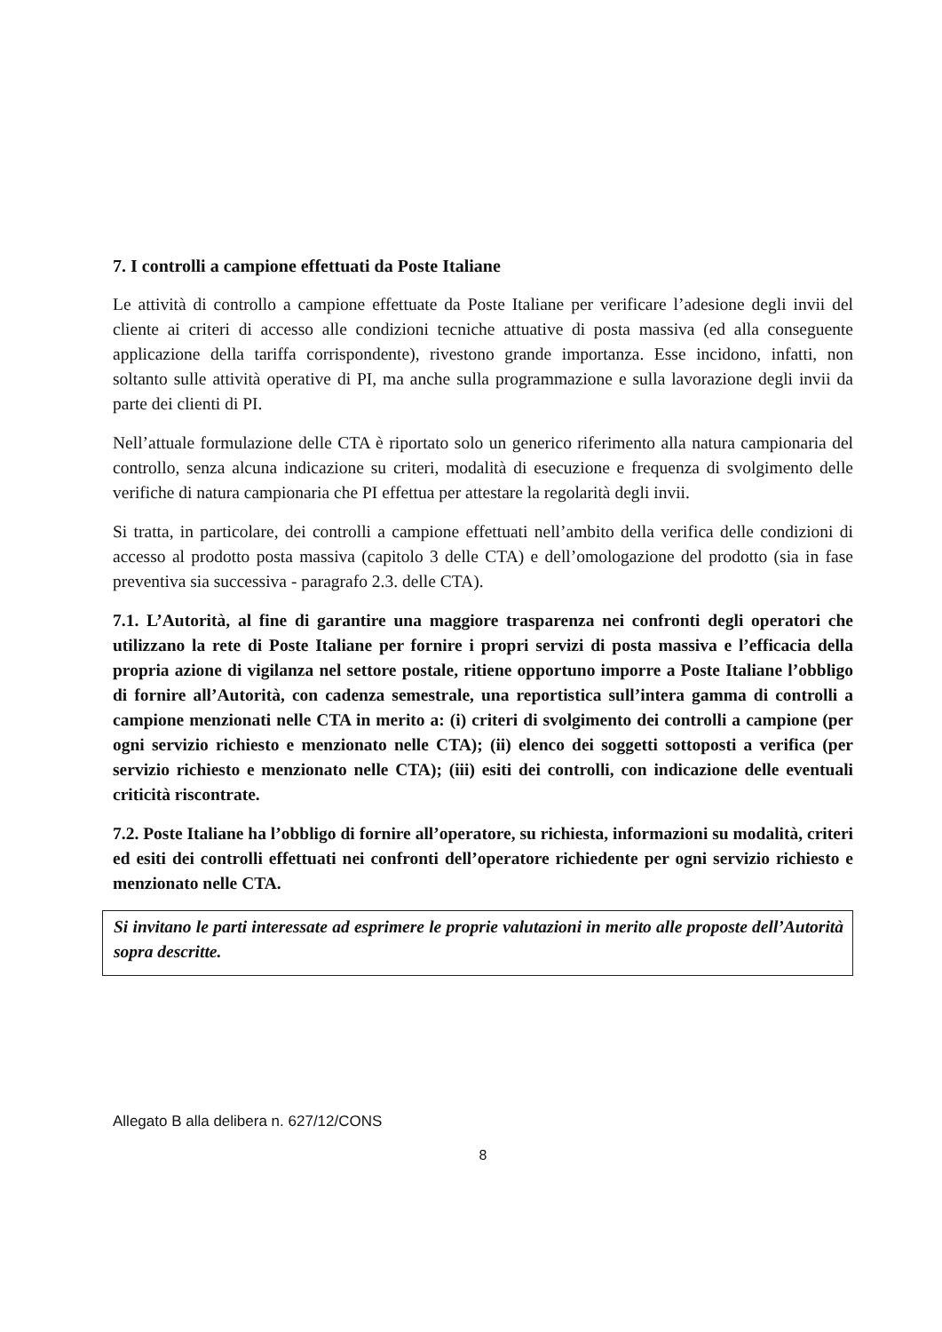7. I controlli a campione effettuati da Poste Italiane
Le attività di controllo a campione effettuate da Poste Italiane per verificare l’adesione degli invii del cliente ai criteri di accesso alle condizioni tecniche attuative di posta massiva (ed alla conseguente applicazione della tariffa corrispondente), rivestono grande importanza. Esse incidono, infatti, non soltanto sulle attività operative di PI, ma anche sulla programmazione e sulla lavorazione degli invii da parte dei clienti di PI.
Nell’attuale formulazione delle CTA è riportato solo un generico riferimento alla natura campionaria del controllo, senza alcuna indicazione su criteri, modalità di esecuzione e frequenza di svolgimento delle verifiche di natura campionaria che PI effettua per attestare la regolarità degli invii.
Si tratta, in particolare, dei controlli a campione effettuati nell’ambito della verifica delle condizioni di accesso al prodotto posta massiva (capitolo 3 delle CTA) e dell’omologazione del prodotto (sia in fase preventiva sia successiva - paragrafo 2.3. delle CTA).
7.1. L’Autorità, al fine di garantire una maggiore trasparenza nei confronti degli operatori che utilizzano la rete di Poste Italiane per fornire i propri servizi di posta massiva e l’efficacia della propria azione di vigilanza nel settore postale, ritiene opportuno imporre a Poste Italiane l’obbligo di fornire all’Autorità, con cadenza semestrale, una reportistica sull’intera gamma di controlli a campione menzionati nelle CTA in merito a: (i) criteri di svolgimento dei controlli a campione (per ogni servizio richiesto e menzionato nelle CTA); (ii) elenco dei soggetti sottoposti a verifica (per servizio richiesto e menzionato nelle CTA); (iii) esiti dei controlli, con indicazione delle eventuali criticità riscontrate.
7.2. Poste Italiane ha l’obbligo di fornire all’operatore, su richiesta, informazioni su modalità, criteri ed esiti dei controlli effettuati nei confronti dell’operatore richiedente per ogni servizio richiesto e menzionato nelle CTA.
Si invitano le parti interessate ad esprimere le proprie valutazioni in merito alle proposte dell’Autorità sopra descritte.
Allegato B alla delibera n. 627/12/CONS
8